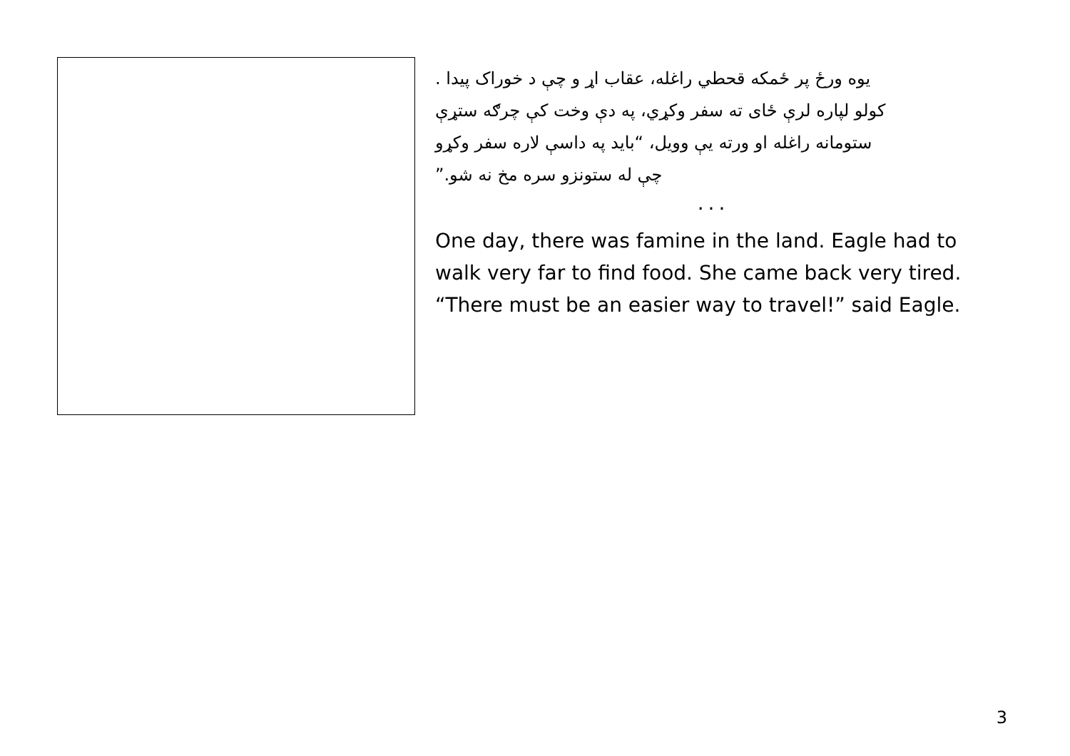یوه ورځ پر ځمکه قحطي راغله، عقاب اړ و چې د خوراک پیدا .
کولو لپاره لرې ځای ته سفر وکړي، په دې وخت کې چرګه ستړې
ستومانه راغله او ورته یې وویل، “باید په داسې لاره سفر وکړو
چې له ستونزو سره مخ نه شو.”
...
One day, there was famine in the land. Eagle had to walk very far to find food. She came back very tired. “There must be an easier way to travel!” said Eagle.
3